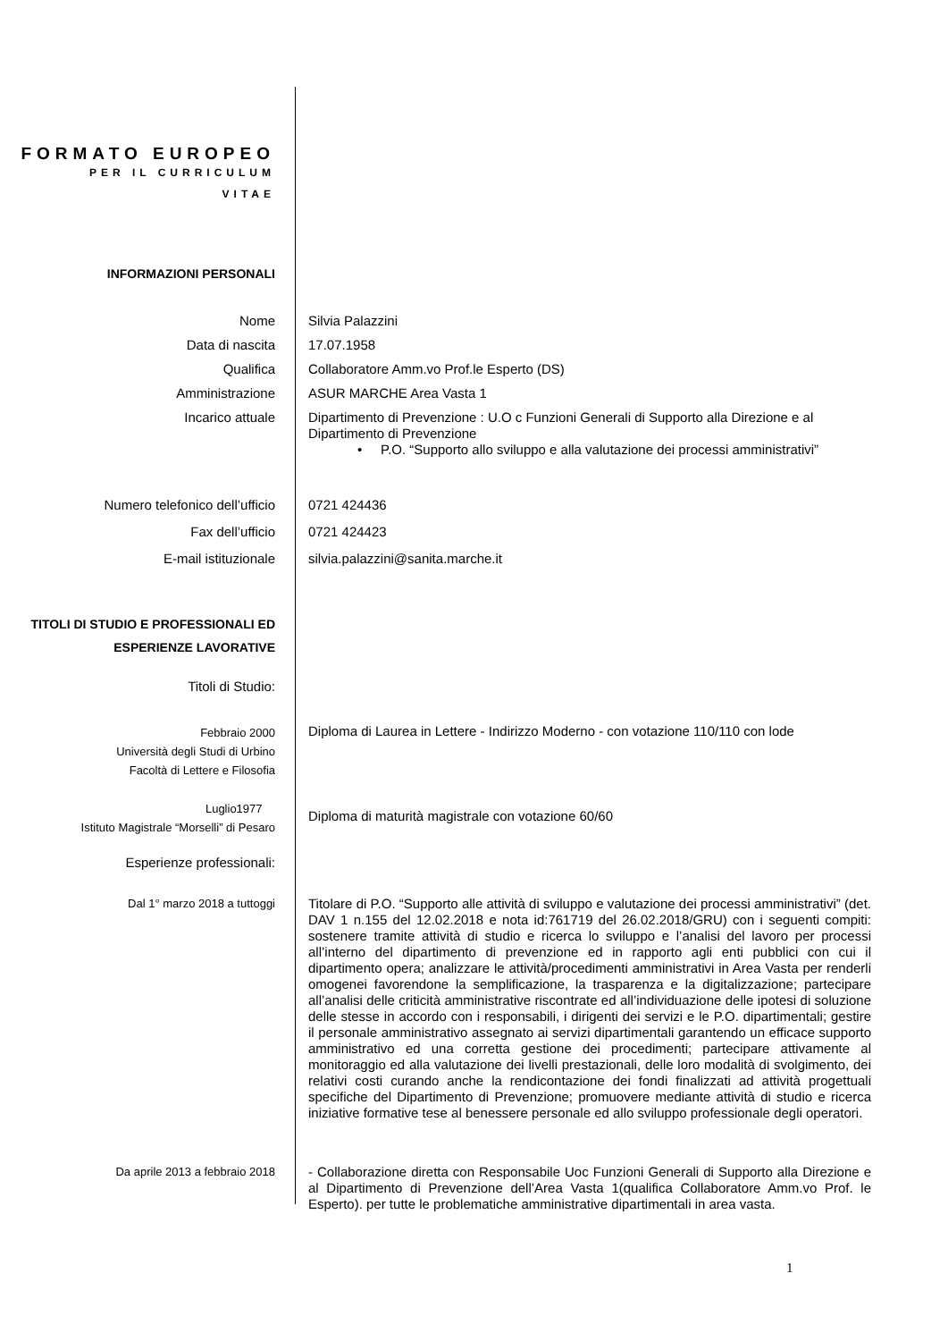FORMATO EUROPEO
PER IL CURRICULUM
VITAE
INFORMAZIONI PERSONALI
Nome Silvia Palazzini
Data di nascita 17.07.1958
Qualifica Collaboratore Amm.vo Prof.le Esperto (DS)
Amministrazione ASUR MARCHE Area Vasta 1
Incarico attuale Dipartimento di Prevenzione : U.O c Funzioni Generali di Supporto alla Direzione e al Dipartimento di Prevenzione
• P.O. “Supporto allo sviluppo e alla valutazione dei processi amministrativi”
Numero telefonico dell’ufficio 0721 424436
Fax dell’ufficio 0721 424423
E-mail istituzionale silvia.palazzini@sanita.marche.it
TITOLI DI STUDIO E PROFESSIONALI ED ESPERIENZE LAVORATIVE
Titoli di Studio:
Febbraio 2000
Università degli Studi di Urbino
Facoltà di Lettere e Filosofia
Diploma di Laurea in Lettere - Indirizzo Moderno - con votazione 110/110 con lode
Luglio1977
Istituto Magistrale “Morselli” di Pesaro
Diploma di maturità magistrale con votazione 60/60
Esperienze professionali:
Dal 1° marzo 2018 a tuttoggi
Titolare di P.O. “Supporto alle attività di sviluppo e valutazione dei processi amministrativi” (det. DAV 1 n.155 del 12.02.2018 e nota id:761719 del 26.02.2018/GRU) con i seguenti compiti: sostenere tramite attività di studio e ricerca lo sviluppo e l’analisi del lavoro per processi all’interno del dipartimento di prevenzione ed in rapporto agli enti pubblici con cui il dipartimento opera; analizzare le attività/procedimenti amministrativi in Area Vasta per renderli omogenei favorendone la semplificazione, la trasparenza e la digitalizzazione; partecipare all’analisi delle criticità amministrative riscontrate ed all’individuazione delle ipotesi di soluzione delle stesse in accordo con i responsabili, i dirigenti dei servizi e le P.O. dipartimentali; gestire il personale amministrativo assegnato ai servizi dipartimentali garantendo un efficace supporto amministrativo ed una corretta gestione dei procedimenti; partecipare attivamente al monitoraggio ed alla valutazione dei livelli prestazionali, delle loro modalità di svolgimento, dei relativi costi curando anche la rendicontazione dei fondi finalizzati ad attività progettuali specifiche del Dipartimento di Prevenzione; promuovere mediante attività di studio e ricerca iniziative formative tese al benessere personale ed allo sviluppo professionale degli operatori.
Da aprile 2013 a febbraio 2018
- Collaborazione diretta con Responsabile Uoc Funzioni Generali di Supporto alla Direzione e al Dipartimento di Prevenzione dell’Area Vasta 1(qualifica Collaboratore Amm.vo Prof. le Esperto). per tutte le problematiche amministrative dipartimentali in area vasta.
1